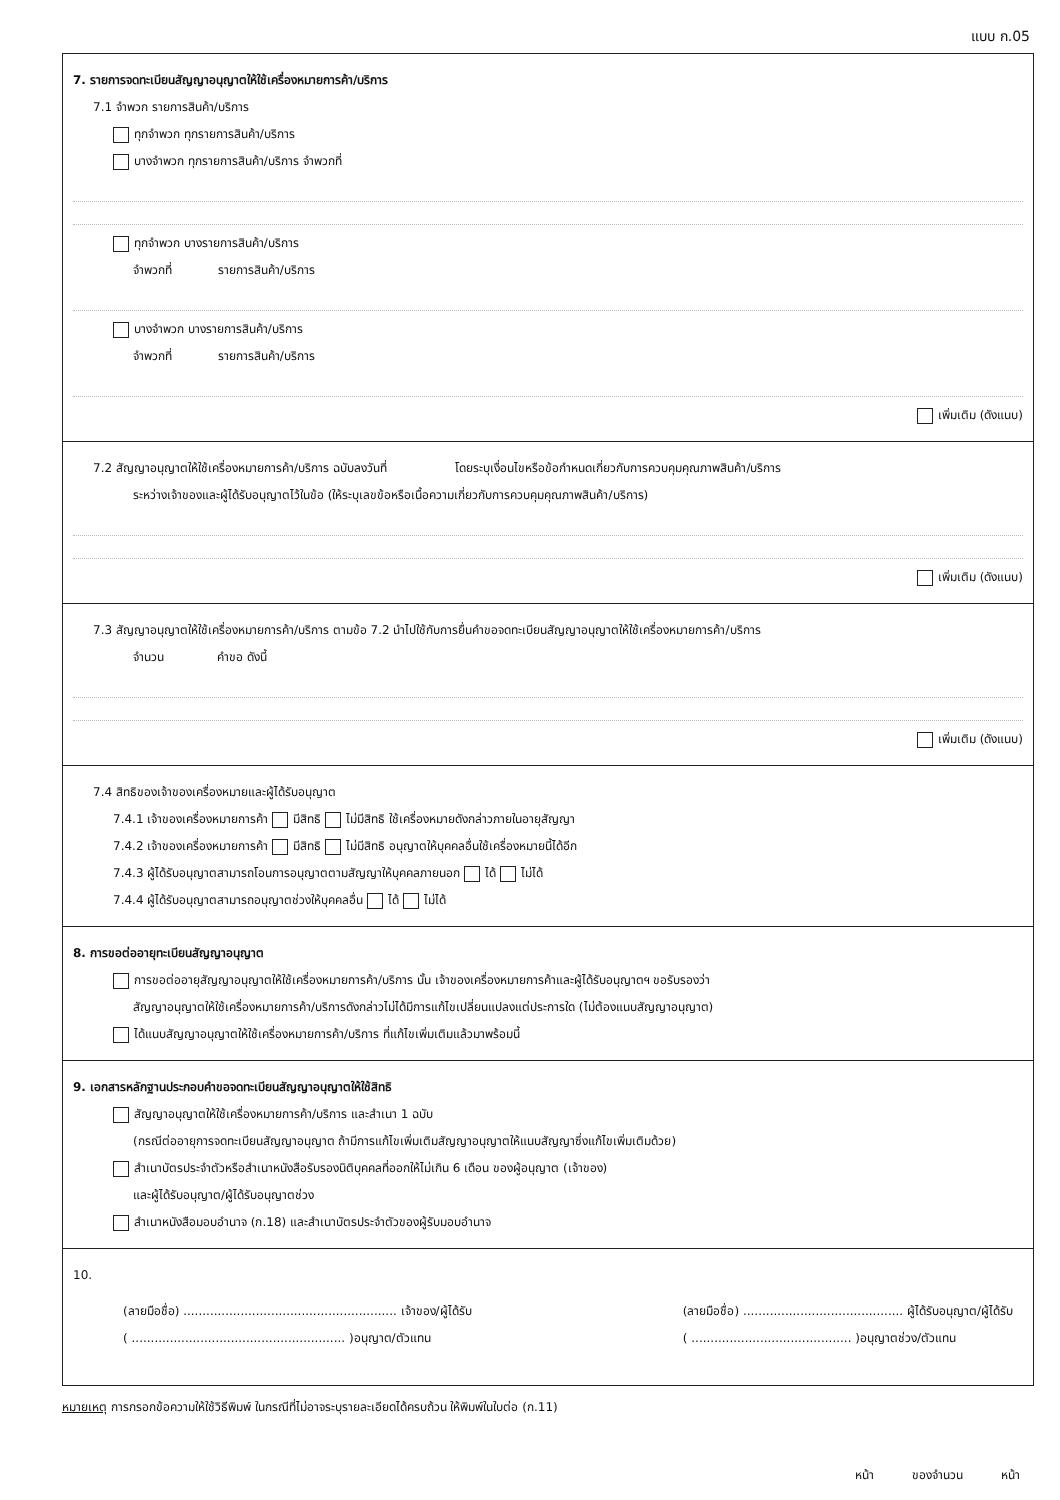แบบ ก.05
7. รายการจดทะเบียนสัญญาอนุญาตให้ใช้เครื่องหมายการค้า/บริการ
7.1 จำพวก รายการสินค้า/บริการ
ทุกจำพวก ทุกรายการสินค้า/บริการ
บางจำพวก ทุกรายการสินค้า/บริการ จำพวกที่
ทุกจำพวก บางรายการสินค้า/บริการ
จำพวกที่ รายการสินค้า/บริการ
บางจำพวก บางรายการสินค้า/บริการ
จำพวกที่ รายการสินค้า/บริการ
เพิ่มเติม (ดังแนบ)
7.2 สัญญาอนุญาตให้ใช้เครื่องหมายการค้า/บริการ ฉบับลงวันที่ โดยระบุเงื่อนไขหรือข้อกำหนดเกี่ยวกับการควบคุมคุณภาพสินค้า/บริการ
ระหว่างเจ้าของและผู้ได้รับอนุญาตไว้ในข้อ (ให้ระบุเลขข้อหรือเนื้อความเกี่ยวกับการควบคุมคุณภาพสินค้า/บริการ)
เพิ่มเติม (ดังแนบ)
7.3 สัญญาอนุญาตให้ใช้เครื่องหมายการค้า/บริการ ตามข้อ 7.2 นำไปใช้กับการยื่นคำขอจดทะเบียนสัญญาอนุญาตให้ใช้เครื่องหมายการค้า/บริการ
จำนวน คำขอ ดังนี้
เพิ่มเติม (ดังแนบ)
7.4 สิทธิของเจ้าของเครื่องหมายและผู้ได้รับอนุญาต
7.4.1 เจ้าของเครื่องหมายการค้า มีสิทธิ ไม่มีสิทธิ ใช้เครื่องหมายดังกล่าวภายในอายุสัญญา
7.4.2 เจ้าของเครื่องหมายการค้า มีสิทธิ ไม่มีสิทธิ อนุญาตให้บุคคลอื่นใช้เครื่องหมายนี้ได้อีก
7.4.3 ผู้ได้รับอนุญาตสามารถโอนการอนุญาตตามสัญญาให้บุคคลภายนอก ได้ ไม่ได้
7.4.4 ผู้ได้รับอนุญาตสามารถอนุญาตช่วงให้บุคคลอื่น ได้ ไม่ได้
8. การขอต่ออายุทะเบียนสัญญาอนุญาต
การขอต่ออายุสัญญาอนุญาตให้ใช้เครื่องหมายการค้า/บริการ นั้น เจ้าของเครื่องหมายการค้าและผู้ได้รับอนุญาตฯ ขอรับรองว่า
สัญญาอนุญาตให้ใช้เครื่องหมายการค้า/บริการดังกล่าวไม่ได้มีการแก้ไขเปลี่ยนแปลงแต่ประการใด (ไม่ต้องแนบสัญญาอนุญาต)
ได้แนบสัญญาอนุญาตให้ใช้เครื่องหมายการค้า/บริการ ที่แก้ไขเพิ่มเติมแล้วมาพร้อมนี้
9. เอกสารหลักฐานประกอบคำขอจดทะเบียนสัญญาอนุญาตให้ใช้สิทธิ
สัญญาอนุญาตให้ใช้เครื่องหมายการค้า/บริการ และสำเนา 1 ฉบับ
(กรณีต่ออายุการจดทะเบียนสัญญาอนุญาต ถ้ามีการแก้ไขเพิ่มเติมสัญญาอนุญาตให้แนบสัญญาซึ่งแก้ไขเพิ่มเติมด้วย)
สำเนาบัตรประจำตัวหรือสำเนาหนังสือรับรองนิติบุคคลที่ออกให้ไม่เกิน 6 เดือน ของผู้อนุญาต (เจ้าของ)
และผู้ได้รับอนุญาต/ผู้ได้รับอนุญาตช่วง
สำเนาหนังสือมอบอำนาจ (ก.18) และสำเนาบัตรประจำตัวของผู้รับมอบอำนาจ
10.
(ลายมือชื่อ) ........................................................ เจ้าของ/ผู้ได้รับ
( ........................................................ )อนุญาต/ตัวแทน
(ลายมือชื่อ) .......................................... ผู้ได้รับอนุญาต/ผู้ได้รับ
( .......................................... )อนุญาตช่วง/ตัวแทน
หมายเหตุ การกรอกข้อความให้ใช้วิธีพิมพ์ ในกรณีที่ไม่อาจระบุรายละเอียดได้ครบถ้วน ให้พิมพ์ในใบต่อ (ก.11)
หน้า ของจำนวน หน้า